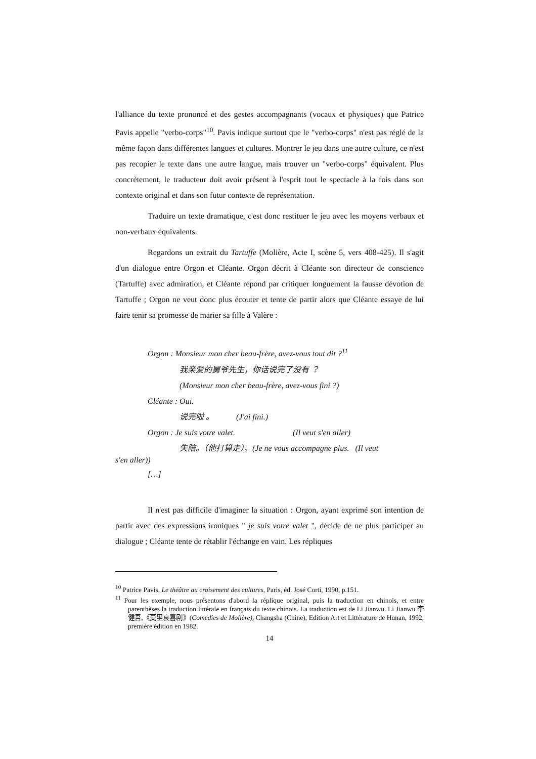l'alliance du texte prononcé et des gestes accompagnants (vocaux et physiques) que Patrice Pavis appelle "verbo-corps"<sup>10</sup>. Pavis indique surtout que le "verbo-corps" n'est pas réglé de la même façon dans différentes langues et cultures. Montrer le jeu dans une autre culture, ce n'est pas recopier le texte dans une autre langue, mais trouver un "verbo-corps" équivalent. Plus concrètement, le traducteur doit avoir présent à l'esprit tout le spectacle à la fois dans son contexte original et dans son futur contexte de représentation.
Traduire un texte dramatique, c'est donc restituer le jeu avec les moyens verbaux et non-verbaux équivalents.
Regardons un extrait du Tartuffe (Molière, Acte I, scène 5, vers 408-425). Il s'agit d'un dialogue entre Orgon et Cléante. Orgon décrit à Cléante son directeur de conscience (Tartuffe) avec admiration, et Cléante répond par critiquer longuement la fausse dévotion de Tartuffe ; Orgon ne veut donc plus écouter et tente de partir alors que Cléante essaye de lui faire tenir sa promesse de marier sa fille à Valère :
Orgon : Monsieur mon cher beau-frère, avez-vous tout dit ?<sup>11</sup>
我亲爱的舅爷先生，你话说完了没有 ？
(Monsieur mon cher beau-frère, avez-vous fini ?)
Cléante : Oui.
说完啦 。 (J'ai fini.)
Orgon : Je suis votre valet. (Il veut s'en aller)
失陪。（他打算走）。(Je ne vous accompagne plus. (Il veut
s'en aller))
[…]
Il n'est pas difficile d'imaginer la situation : Orgon, ayant exprimé son intention de partir avec des expressions ironiques " je suis votre valet ", décide de ne plus participer au dialogue ; Cléante tente de rétablir l'échange en vain. Les répliques
<sup>10</sup> Patrice Pavis, Le théâtre au croisement des cultures, Paris, éd. José Corti, 1990, p.151.
<sup>11</sup> Pour les exemple, nous présentons d'abord la réplique original, puis la traduction en chinois, et entre parenthèses la traduction littérale en français du texte chinois. La traduction est de Li Jianwu. Li Jianwu 李健吾,《莫里哀喜剧》(Comédies de Molière), Changsha (Chine), Edition Art et Littérature de Hunan, 1992, première édition en 1982.
14